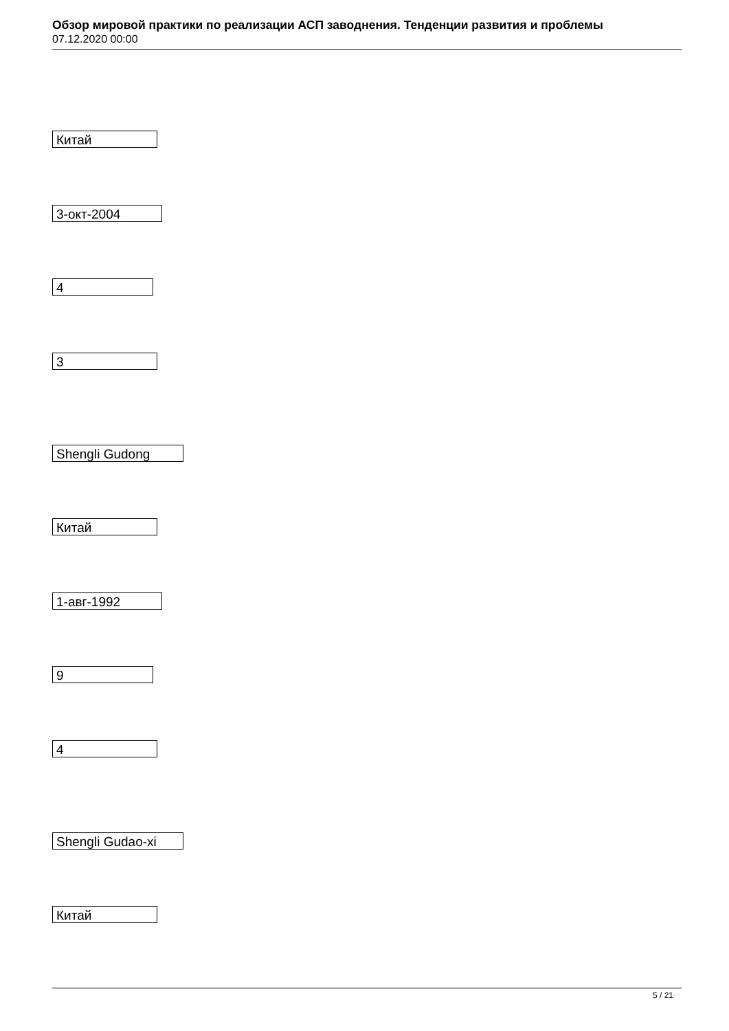Обзор мировой практики по реализации АСП заводнения. Тенденции развития и проблемы
07.12.2020 00:00
Китай
3-окт-2004
4
3
Shengli Gudong
Китай
1-авг-1992
9
4
Shengli Gudao-xi
Китай
5 / 21